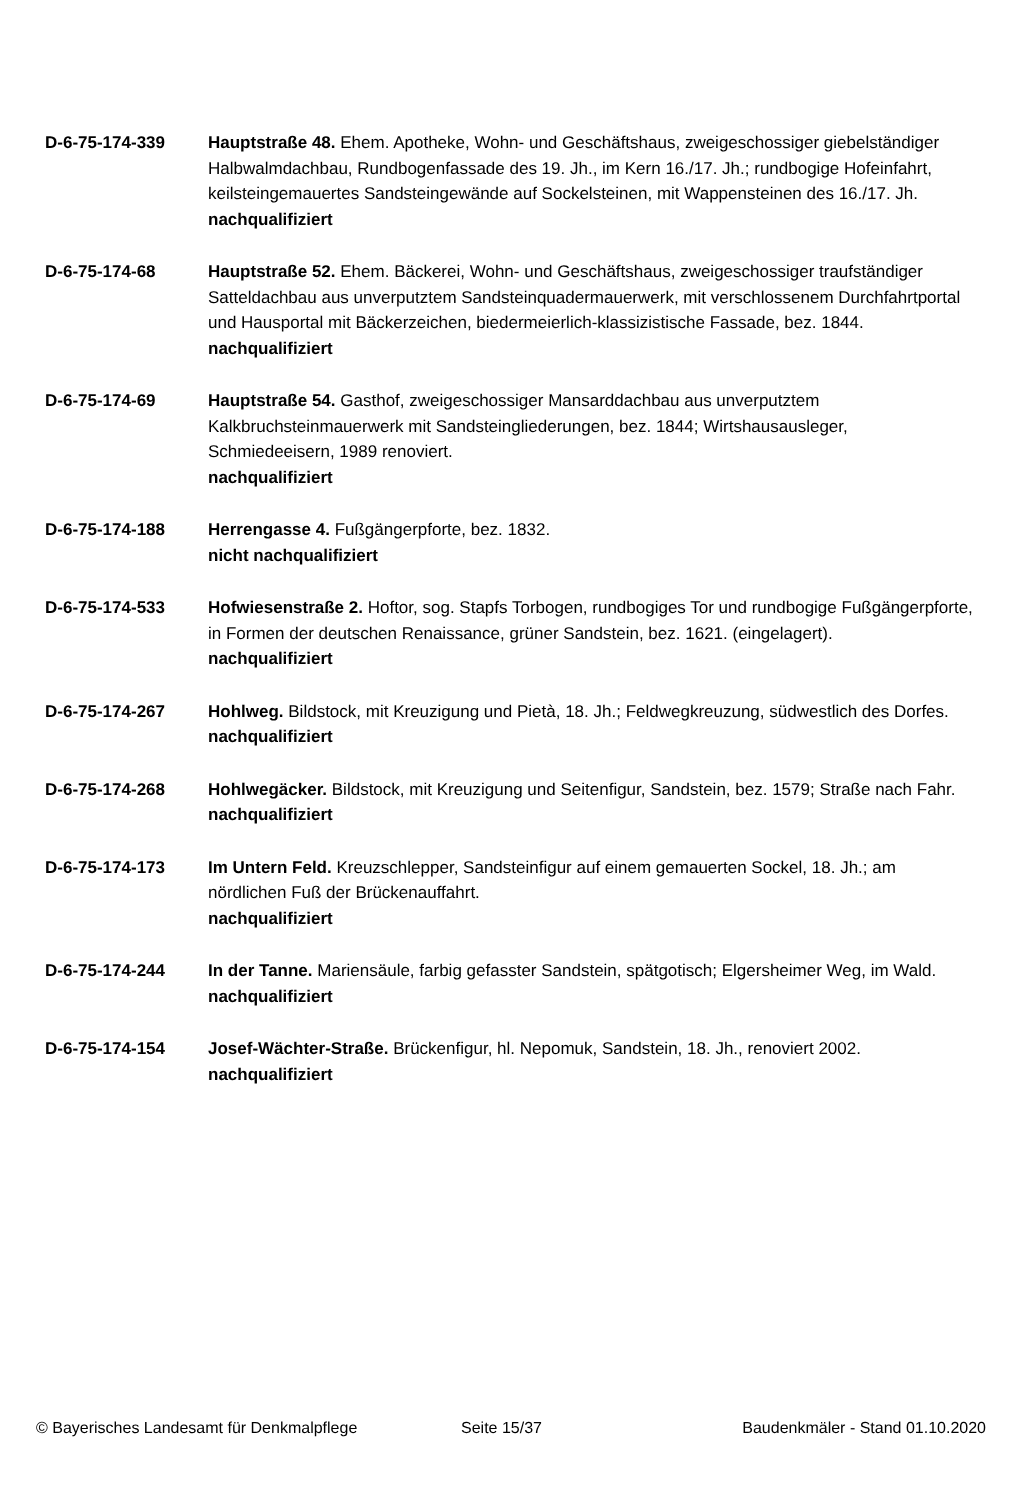D-6-75-174-339 Hauptstraße 48. Ehem. Apotheke, Wohn- und Geschäftshaus, zweigeschossiger giebelständiger Halbwalmdachbau, Rundbogenfassade des 19. Jh., im Kern 16./17. Jh.; rundbogige Hofeinfahrt, keilsteingemauertes Sandsteingewände auf Sockelsteinen, mit Wappensteinen des 16./17. Jh.
nachqualifiziert
D-6-75-174-68 Hauptstraße 52. Ehem. Bäckerei, Wohn- und Geschäftshaus, zweigeschossiger traufständiger Satteldachbau aus unverputztem Sandsteinquadermauerwerk, mit verschlossenem Durchfahrtportal und Hausportal mit Bäckerzeichen, biedermeierlich-klassizistische Fassade, bez. 1844.
nachqualifiziert
D-6-75-174-69 Hauptstraße 54. Gasthof, zweigeschossiger Mansarddachbau aus unverputztem Kalkbruchsteinmauerwerk mit Sandsteingliederungen, bez. 1844; Wirtshausausleger, Schmiedeeisern, 1989 renoviert.
nachqualifiziert
D-6-75-174-188 Herrengasse 4. Fußgängerpforte, bez. 1832.
nicht nachqualifiziert
D-6-75-174-533 Hofwiesenstraße 2. Hoftor, sog. Stapfs Torbogen, rundbogiges Tor und rundbogige Fußgängerpforte, in Formen der deutschen Renaissance, grüner Sandstein, bez. 1621. (eingelagert).
nachqualifiziert
D-6-75-174-267 Hohlweg. Bildstock, mit Kreuzigung und Pietà, 18. Jh.; Feldwegkreuzung, südwestlich des Dorfes.
nachqualifiziert
D-6-75-174-268 Hohlwegäcker. Bildstock, mit Kreuzigung und Seitenfigur, Sandstein, bez. 1579; Straße nach Fahr.
nachqualifiziert
D-6-75-174-173 Im Untern Feld. Kreuzschlepper, Sandsteinfigur auf einem gemauerten Sockel, 18. Jh.; am nördlichen Fuß der Brückenauffahrt.
nachqualifiziert
D-6-75-174-244 In der Tanne. Mariensäule, farbig gefasster Sandstein, spätgotisch; Elgersheimer Weg, im Wald.
nachqualifiziert
D-6-75-174-154 Josef-Wächter-Straße. Brückenfigur, hl. Nepomuk, Sandstein, 18. Jh., renoviert 2002.
nachqualifiziert
© Bayerisches Landesamt für Denkmalpflege Seite 15/37 Baudenkmäler - Stand 01.10.2020